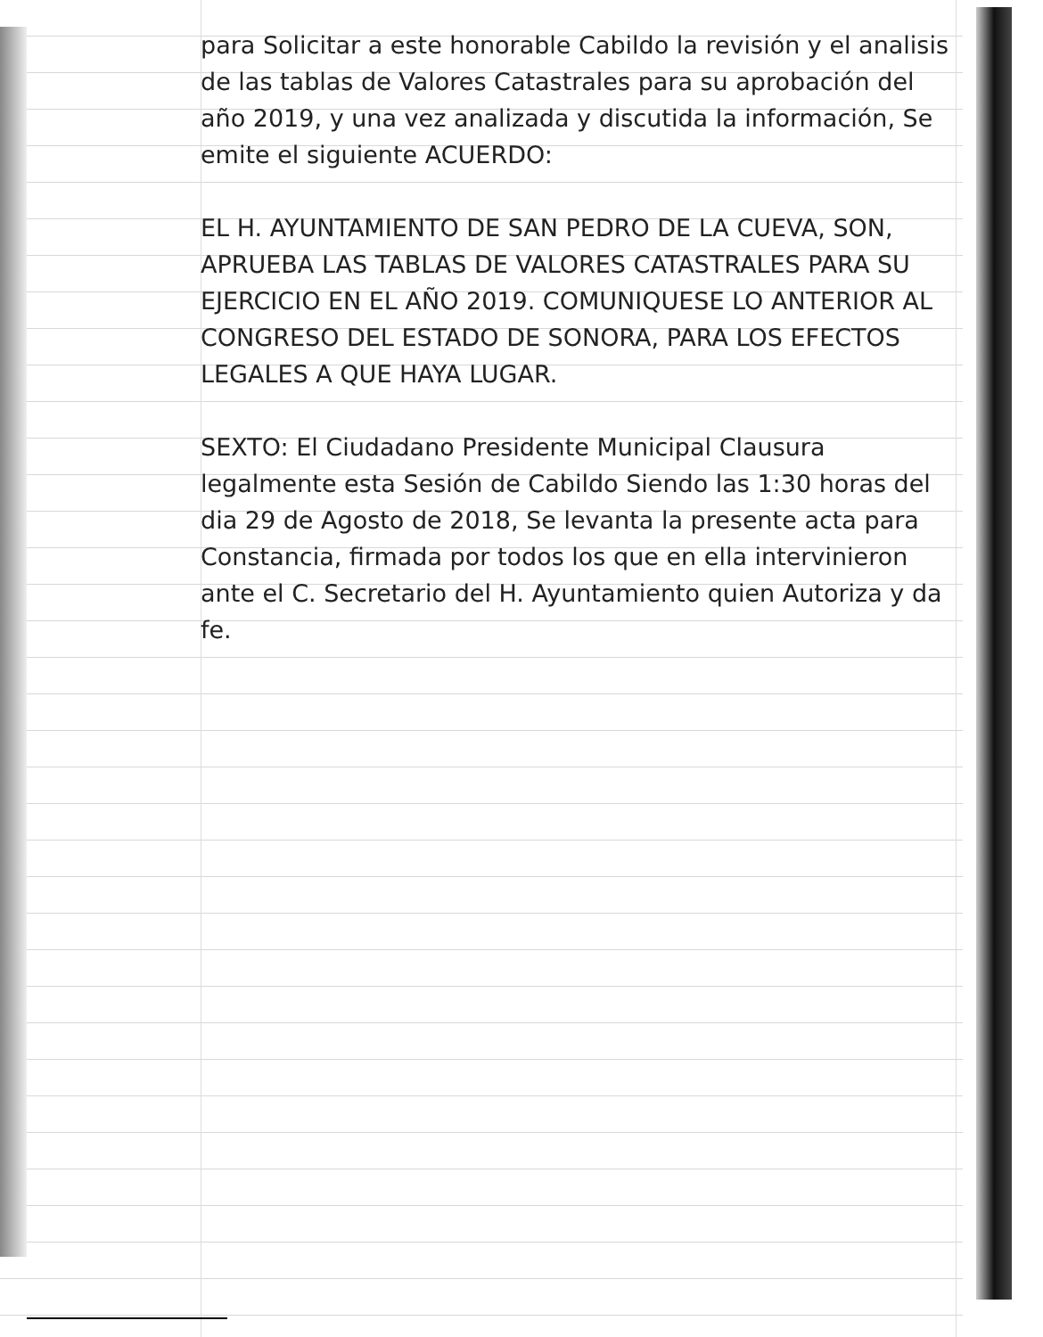para Solicitar a este honorable Cabildo la revisión y el analisis de las tablas de Valores Catastrales para su aprobación del año 2019, y una vez analizada y discutida la información, Se emite el siguiente ACUERDO:
EL H. AYUNTAMIENTO DE SAN PEDRO DE LA CUEVA, SON, APRUEBA LAS TABLAS DE VALORES CATASTRALES PARA SU EJERCICIO EN EL AÑO 2019. COMUNIQUESE LO ANTERIOR AL CONGRESO DEL ESTADO DE SONORA, PARA LOS EFECTOS LEGALES A QUE HAYA LUGAR.
SEXTO: El Ciudadano Presidente Municipal Clausura legalmente esta Sesión de Cabildo Siendo las 1:30 horas del dia 29 de Agosto de 2018, Se levanta la presente acta para Constancia, firmada por todos los que en ella intervinieron ante el C. Secretario del H. Ayuntamiento quien Autoriza y da fe.